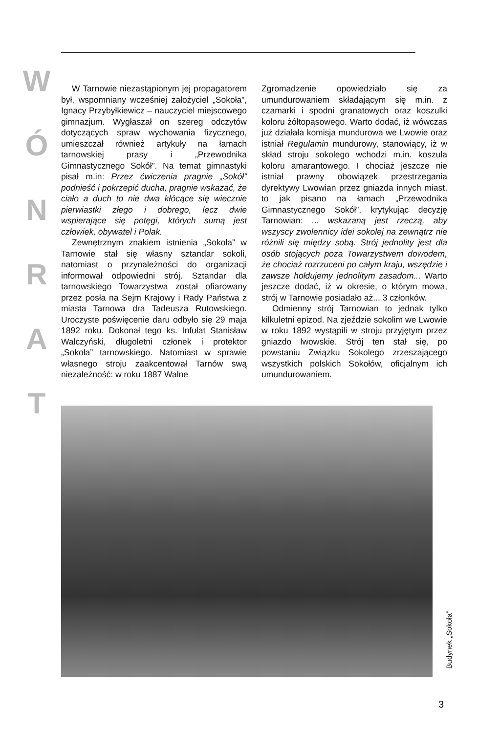W
Ó
N
R
A
T
W Tarnowie niezastąpionym jej propagatorem był, wspomniany wcześniej założyciel „Sokoła”, Ignacy Przybyłkiewicz – nauczyciel miejscowego gimnazjum. Wygłaszał on szereg odczytów dotyczących spraw wychowania fizycznego, umieszczał również artykuły na łamach tarnowskiej prasy i „Przewodnika Gimnastycznego Sokół”. Na temat gimnastyki pisał m.in: Przez ćwiczenia pragnie „Sokół” podnieść i pokrzepić ducha, pragnie wskazać, że ciało a duch to nie dwa kłócące się wiecznie pierwiastki złego i dobrego, lecz dwie wspierające się potęgi, których sumą jest człowiek, obywatel i Polak.
Zewnętrznym znakiem istnienia „Sokoła” w Tarnowie stał się własny sztandar sokoli, natomiast o przynależności do organizacji informował odpowiedni strój. Sztandar dla tarnowskiego Towarzystwa został ofiarowany przez posła na Sejm Krajowy i Rady Państwa z miasta Tarnowa dra Tadeusza Rutowskiego. Uroczyste poświęcenie daru odbyło się 29 maja 1892 roku. Dokonał tego ks. Infułat Stanisław Walczyński, długoletni członek i protektor „Sokoła” tarnowskiego. Natomiast w sprawie własnego stroju zaakcentował Tarnów swą niezależność: w roku 1887 Walne
Zgromadzenie opowiedziało się za umundurowaniem składającym się m.in. z czamarki i spodni granatowych oraz koszulki koloru żółtopąsowego. Warto dodać, iż wówczas już działała komisja mundurowa we Lwowie oraz istniał Regulamin mundurowy, stanowiący, iż w skład stroju sokolego wchodzi m.in. koszula koloru amarantowego. I chociaż jeszcze nie istniał prawny obowiązek przestrzegania dyrektywy Lwowian przez gniazda innych miast, to jak pisano na łamach „Przewodnika Gimnastycznego Sokół”, krytykując decyzję Tarnowian: ... wskazaną jest rzeczą, aby wszyscy zwolennicy idei sokolej na zewnątrz nie różnili się między sobą. Strój jednolity jest dla osób stojących poza Towarzystwem dowodem, że chociaż rozrzuceni po całym kraju, wszędzie i zawsze hołdujemy jednolitym zasadom... Warto jeszcze dodać, iż w okresie, o którym mowa, strój w Tarnowie posiadało aż... 3 członków.
Odmienny strój Tarnowian to jednak tylko kilkuletni epizod. Na zjeździe sokolim we Lwowie w roku 1892 wystąpili w stroju przyjętym przez gniazdo lwowskie. Strój ten stał się, po powstaniu Związku Sokolego zrzeszającego wszystkich polskich Sokołów, oficjalnym ich umundurowaniem.
Budynek „Sokoła”
3